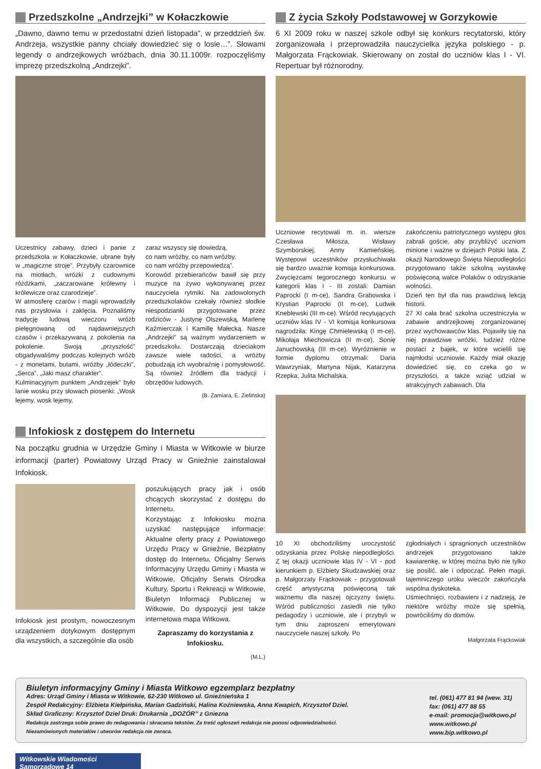Przedszkolne „Andrzejki” w Kołaczkowie
„Dawno, dawno temu w przedostatni dzień listopada”, w przeddzień św. Andrzeja, wszystkie panny chciały dowiedzieć się o losie…”. Słowami legendy o andrzejkowych wróżbach, dnia 30.11.1009r. rozpoczęliśmy imprezę przedszkolną „Andrzejki”.
Uczestnicy zabawy, dzieci i panie z przedszkola w Kołaczkowie, ubrane były w „magiczne stroje”. Przybyły czarownice na miotłach, wróżki z cudownymi różdżkami, „zaczarowane królewny i królewicze oraz czarodzieje”.
W atmosferę czarów i magii wprowadziły nas przysłowia i zaklęcia. Poznaliśmy tradycję ludową wieczoru wróżb pielęgnowaną od najdawniejszych czasów i przekazywaną z pokolenia na pokolenie. Swoją „przyszłość” obgadywaliśmy podczas kolejnych wróżb - z monetami, butami, wróżby „łódeczki”, „Serca”, „Jaki masz charakter”.
Kulminacyjnym punktem „Andrzejek” było lanie wosku przy słowach piosenki: „Wosk lejemy, wosk lejemy,
zaraz wszyscy się dowiedzą,
co nam wróżby, co nam wróżby,
co nam wróżby przepowiedzą”.
Korowód przebierańców bawił się przy muzyce na żywo wykonywanej przez nauczyciela rytmiki. Na zadowolonych przedszkolaków czekały również słodkie niespodzianki przygotowane przez rodziców - Justynę Olszewską, Marlenę Kaźmierczak i Kamillę Małecką. Nasze „Andrzejki” są ważnym wydarzeniem w przedszkolu. Dostarczają dzieciakom zawsze wiele radości, a wróżby pobudzają ich wyobraźnię i pomysłowość. Są również źródłem dla tradycji i obrzędów ludowych.
(B. Zamiara, E. Zielińska)
Infokiosk z dostępem do Internetu
Na początku grudnia w Urzędzie Gminy i Miasta w Witkowie w biurze informacji (parter) Powiatowy Urząd Pracy w Gnieźnie zainstalował Infokiosk.
Infokiosk jest prostym, nowoczesnym urządzeniem dotykowym dostępnym dla wszystkich, a szczególnie dla osób
poszukujących pracy jak i osób chcących skorzystać z dostępu do Internetu.
Korzystając z Infokiosku można uzyskać następujące informacje: Aktualne oferty pracy z Powiatowego Urzędu Pracy w Gnieźnie, Bezpłatny dostęp do Internetu, Oficjalny Serwis Informacyjny Urzędu Gminy i Miasta w Witkowie, Oficjalny Serwis Ośrodka Kultury, Sportu i Rekreacji w Witkowie, Biuletyn Informacji Publicznej w Witkowie, Do dyspozycji jest także internetowa mapa Witkowa.
Zapraszamy do korzystania z Infokiosku.
(M.L.)
Z życia Szkoły Podstawowej w Gorzykowie
6 XI 2009 roku w naszej szkole odbył się konkurs recytatorski, który zorganizowała i przeprowadziła nauczycielka języka polskiego - p. Małgorzata Frąckowiak. Skierowany on został do uczniów klas I - VI. Repertuar był różnorodny.
Uczniowie recytowali m. in. wiersze Czesława Miłosza, Wisławy Szymborskiej, Anny Kamieńskiej. Występowi uczestników przysłuchiwała się bardzo uważnie komisja konkursowa. Zwycięzcami tegorocznego konkursu w kategorii klas I - III zostali: Damian Paprocki (I m-ce), Sandra Grabowska i Krystian Paprocki (II m-ce), Ludwik Kneblewski (III m-ce). Wśród recytujących uczniów klas IV - VI komisja konkursowa nagrodziła: Kingę Chmielewską (I m-ce), Mikołaja Miechowicza (II m-ce), Sonię Januchowską (III m-ce). Wyróżnienie w formie dyplomu otrzymali: Daria Wawrzyniak, Martyna Nijak, Katarzyna Rzepka, Julita Michalska.
zakończeniu patriotycznego występu głos zabrali goście, aby przybliżyć uczniom minione i ważne w dziejach Polski lata. Z okazji Narodowego Święta Niepodległości przygotowano także szkolną wystawkę poświęconą walce Polaków o odzyskanie wolności.
Dzień ten był dla nas prawdziwą lekcją historii.
27 XI cała brać szkolna uczestniczyła w zabawie andrzejkowej zorganizowanej przez wychowawców klas. Pojawiły się na niej prawdziwe wróżki, tudzież różne postaci z bajek, w które wcielili się najmłodsi uczniowie. Każdy miał okazję dowiedzieć się, co czeka go w przyszłości, a także wziąć udział w atrakcyjnych zabawach. Dla
10 XI obchodziliśmy uroczystość odzyskania przez Polskę niepodległości. Z tej okazji uczniowie klas IV - VI - pod kierunkiem p. Elżbiety Skudzawskiej oraz p. Małgorzaty Frąckowiak - przygotowali część artystyczną poświęconą tak ważnemu dla naszej ojczyzny świętu. Wśród publiczności zasiedli nie tylko pedagodzy i uczniowie, ale i przybyli w tym dniu zaproszeni emerytowani nauczyciele naszej szkoły. Po
zgłodniałych i spragnionych uczestników andrzejek przygotowano także kawiarenkę, w której można było nie tylko się posilić, ale i odpocząć. Pełen magii, tajemniczego uroku wieczór zakończyła wspólna dyskoteka.
Uśmiechnięci, rozbawieni i z nadzieją, że niektóre wróżby może się spełnią, powróciliśmy do domów.
Małgorzata Frąckowiak
Biuletyn informacyjny Gminy i Miasta Witkowo egzemplarz bezpłatny
Adres: Urząd Gminy i Miasta w Witkowie, 62-230 Witkowo ul. Gnieźnieńska 1
Zespół Redakcyjny: Elżbieta Kiełpińska, Marian Gadziński, Halina Koźniewska, Anna Kwapich, Krzysztof Dziel.
Skład Graficzny: Krzysztof Dziel Druk: Drukarnia „DOZÓR” z Gniezna
Redakcja zastrzega sobie prawo do redagowania i skracania tekstów. Za treść ogłoszeń redakcja nie ponosi odpowiedzialności.
Niezamówionych materiałów i utworów redakcja nie zwraca.
tel. (061) 477 81 94 (wew. 31)
fax: (061) 477 88 55
e-mail: promocja@witkowo.pl
www.witkowo.pl
www.bip.witkowo.pl
Witkowskie Wiadomości Samorządowe 14